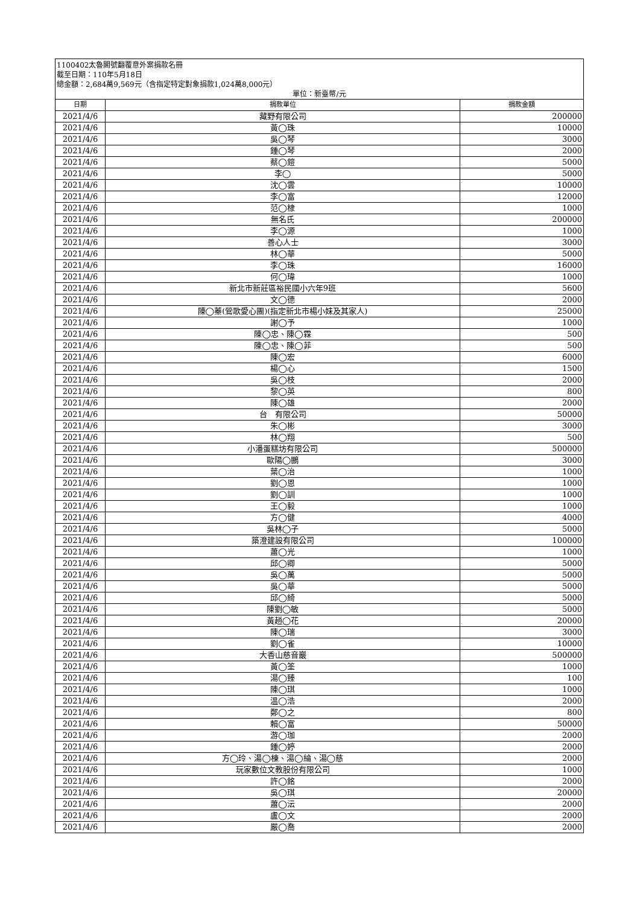1100402太魯閣號翻覆意外案捐款名冊
截至日期：110年5月18日
總金額：2,684萬9,569元（含指定特定對象捐款1,024萬8,000元）
單位：新臺幣/元
| 日期 | 捐款單位 | 捐款金額 |
| --- | --- | --- |
| 2021/4/6 | 藏野有限公司 | 200000 |
| 2021/4/6 | 黃◯珠 | 10000 |
| 2021/4/6 | 吳◯琴 | 3000 |
| 2021/4/6 | 鍾◯琴 | 2000 |
| 2021/4/6 | 蔡◯鎧 | 5000 |
| 2021/4/6 | 李◯ | 5000 |
| 2021/4/6 | 沈◯雲 | 10000 |
| 2021/4/6 | 李◯富 | 12000 |
| 2021/4/6 | 范◯棣 | 1000 |
| 2021/4/6 | 無名氏 | 200000 |
| 2021/4/6 | 李◯源 | 1000 |
| 2021/4/6 | 善心人士 | 3000 |
| 2021/4/6 | 林◯華 | 5000 |
| 2021/4/6 | 李◯珠 | 16000 |
| 2021/4/6 | 何◯瑋 | 1000 |
| 2021/4/6 | 新北市新莊區裕民國小六年9班 | 5600 |
| 2021/4/6 | 文◯德 | 2000 |
| 2021/4/6 | 陳◯蓁(鶯歌愛心團)(指定新北市楊小妹及其家人) | 25000 |
| 2021/4/6 | 謝◯予 | 1000 |
| 2021/4/6 | 陳◯忠、陳◯霖 | 500 |
| 2021/4/6 | 陳◯忠、陳◯菲 | 500 |
| 2021/4/6 | 陳◯宏 | 6000 |
| 2021/4/6 | 楊◯心 | 1500 |
| 2021/4/6 | 吳◯枝 | 2000 |
| 2021/4/6 | 黎◯英 | 800 |
| 2021/4/6 | 陳◯雄 | 2000 |
| 2021/4/6 | 台 有限公司 | 50000 |
| 2021/4/6 | 朱◯彬 | 3000 |
| 2021/4/6 | 林◯翔 | 500 |
| 2021/4/6 | 小潘蛋糕坊有限公司 | 500000 |
| 2021/4/6 | 歐陽◯鵬 | 3000 |
| 2021/4/6 | 葉◯治 | 1000 |
| 2021/4/6 | 劉◯恩 | 1000 |
| 2021/4/6 | 劉◯訓 | 1000 |
| 2021/4/6 | 王◯毅 | 1000 |
| 2021/4/6 | 方◯健 | 4000 |
| 2021/4/6 | 吳林◯子 | 5000 |
| 2021/4/6 | 築澄建設有限公司 | 100000 |
| 2021/4/6 | 蕭◯光 | 1000 |
| 2021/4/6 | 邱◯卿 | 5000 |
| 2021/4/6 | 吳◯萬 | 5000 |
| 2021/4/6 | 吳◯華 | 5000 |
| 2021/4/6 | 邱◯綺 | 5000 |
| 2021/4/6 | 陳劉◯敏 | 5000 |
| 2021/4/6 | 黃趙◯花 | 20000 |
| 2021/4/6 | 陳◯瑞 | 3000 |
| 2021/4/6 | 劉◯雀 | 10000 |
| 2021/4/6 | 大香山慈音巖 | 500000 |
| 2021/4/6 | 黃◯筌 | 1000 |
| 2021/4/6 | 湯◯臻 | 100 |
| 2021/4/6 | 陳◯琪 | 1000 |
| 2021/4/6 | 溫◯浩 | 2000 |
| 2021/4/6 | 鄭◯之 | 800 |
| 2021/4/6 | 賴◯富 | 50000 |
| 2021/4/6 | 游◯珈 | 2000 |
| 2021/4/6 | 鍾◯婷 | 2000 |
| 2021/4/6 | 方◯玲、湯◯棟、湯◯綸、湯◯慈 | 2000 |
| 2021/4/6 | 玩家數位文教股份有限公司 | 1000 |
| 2021/4/6 | 許◯銘 | 2000 |
| 2021/4/6 | 吳◯琪 | 20000 |
| 2021/4/6 | 蕭◯沄 | 2000 |
| 2021/4/6 | 盧◯文 | 2000 |
| 2021/4/6 | 嚴◯喬 | 2000 |